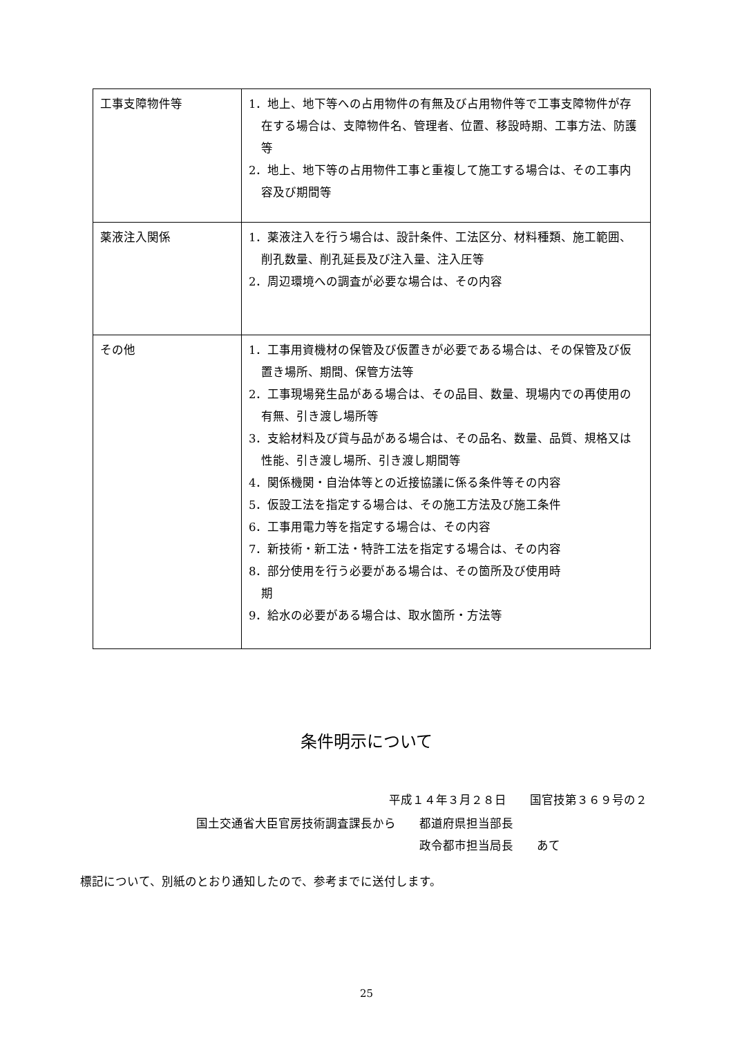| 工事支障物件等 | 1．地上、地下等への占用物件の有無及び占用物件等で工事支障物件が存在する場合は、支障物件名、管理者、位置、移設時期、工事方法、防護等 2．地上、地下等の占用物件工事と重複して施工する場合は、その工事内容及び期間等 |
| 薬液注入関係 | 1．薬液注入を行う場合は、設計条件、工法区分、材料種類、施工範囲、削孔数量、削孔延長及び注入量、注入圧等 2．周辺環境への調査が必要な場合は、その内容 |
| その他 | 1．工事用資機材の保管及び仮置きが必要である場合は、その保管及び仮置き場所、期間、保管方法等 2．工事現場発生品がある場合は、その品目、数量、現場内での再使用の有無、引き渡し場所等 3．支給材料及び貸与品がある場合は、その品名、数量、品質、規格又は性能、引き渡し場所、引き渡し期間等 4．関係機関・自治体等との近接協議に係る条件等その内容 5．仮設工法を指定する場合は、その施工方法及び施工条件 6．工事用電力等を指定する場合は、その内容 7．新技術・新工法・特許工法を指定する場合は、その内容 8．部分使用を行う必要がある場合は、その箇所及び使用時 期 9．給水の必要がある場合は、取水箇所・方法等 |
条件明示について
平成１４年３月２８日　　国官技第３６９号の２
国土交通省大臣官房技術調査課長から　　都道府県担当部長
政令都市担当局長　　あて
標記について、別紙のとおり通知したので、参考までに送付します。
25